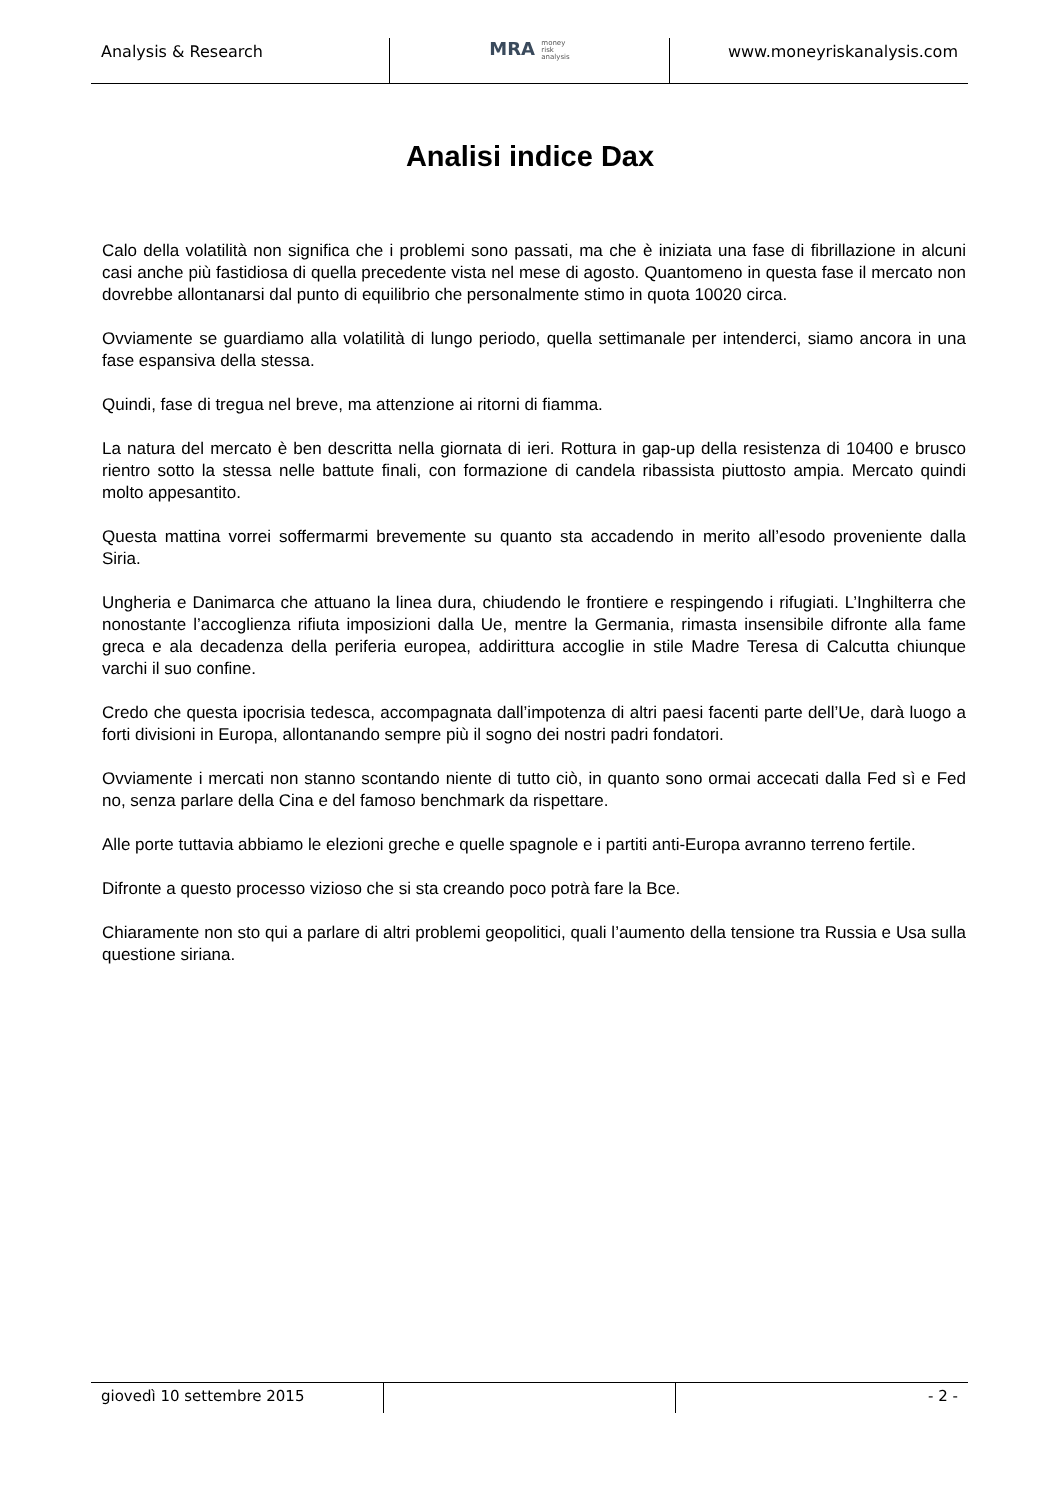Analysis & Research
MRA money
risk
analysis
www.moneyriskanalysis.com
Analisi indice Dax
Calo della volatilità non significa che i problemi sono passati, ma che è iniziata una fase di fibrillazione in alcuni casi anche più fastidiosa di quella precedente vista nel mese di agosto. Quantomeno in questa fase il mercato non dovrebbe allontanarsi dal punto di equilibrio che personalmente stimo in quota 10020 circa.
Ovviamente se guardiamo alla volatilità di lungo periodo, quella settimanale per intenderci, siamo ancora in una fase espansiva della stessa.
Quindi, fase di tregua nel breve, ma attenzione ai ritorni di fiamma.
La natura del mercato è ben descritta nella giornata di ieri. Rottura in gap-up della resistenza di 10400 e brusco rientro sotto la stessa nelle battute finali, con formazione di candela ribassista piuttosto ampia. Mercato quindi molto appesantito.
Questa mattina vorrei soffermarmi brevemente su quanto sta accadendo in merito all’esodo proveniente dalla Siria.
Ungheria e Danimarca che attuano la linea dura, chiudendo le frontiere e respingendo i rifugiati. L’Inghilterra che nonostante l’accoglienza rifiuta imposizioni dalla Ue, mentre la Germania, rimasta insensibile difronte alla fame greca e ala decadenza della periferia europea, addirittura accoglie in stile Madre Teresa di Calcutta chiunque varchi il suo confine.
Credo che questa ipocrisia tedesca, accompagnata dall’impotenza di altri paesi facenti parte dell’Ue, darà luogo a forti divisioni in Europa, allontanando sempre più il sogno dei nostri padri fondatori.
Ovviamente i mercati non stanno scontando niente di tutto ciò, in quanto sono ormai accecati dalla Fed sì e Fed no, senza parlare della Cina e del famoso benchmark da rispettare.
Alle porte tuttavia abbiamo le elezioni greche e quelle spagnole e i partiti anti-Europa avranno terreno fertile.
Difronte a questo processo vizioso che si sta creando poco potrà fare la Bce.
Chiaramente non sto qui a parlare di altri problemi geopolitici, quali l’aumento della tensione tra Russia e Usa sulla questione siriana.
giovedì 10 settembre 2015 - 2 -